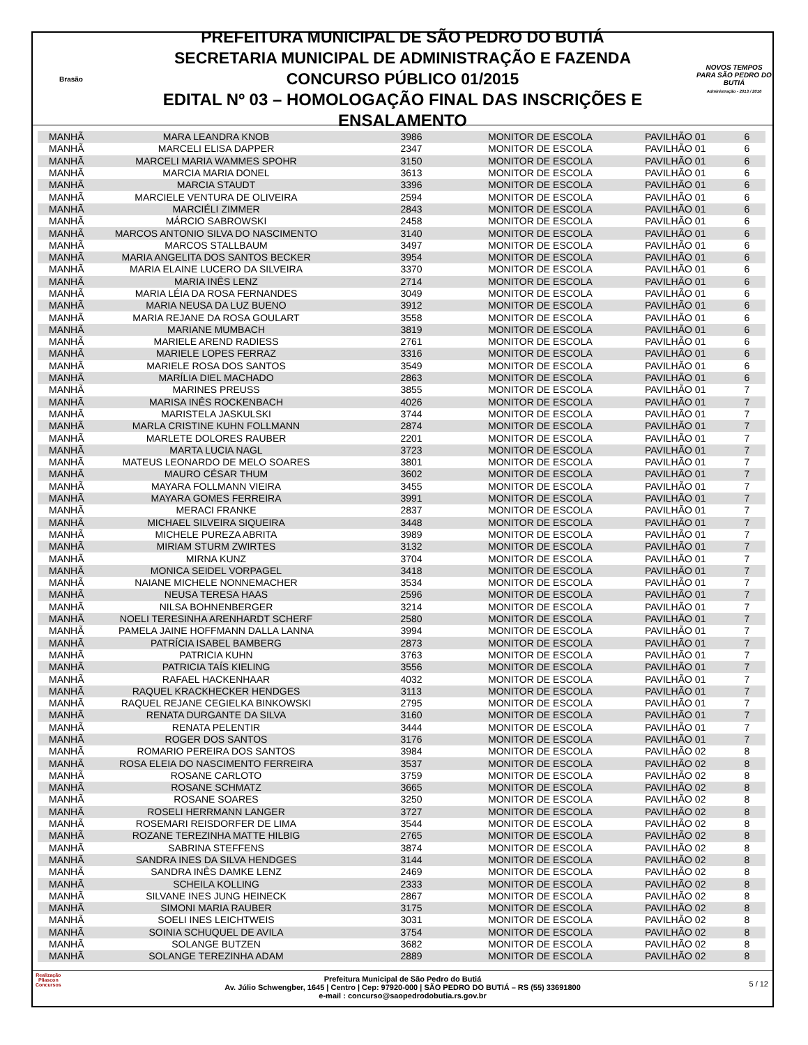Brasão
PREFEITURA MUNICIPAL DE SÃO PEDRO DO BUTIÁ
SECRETARIA MUNICIPAL DE ADMINISTRAÇÃO E FAZENDA
CONCURSO PÚBLICO 01/2015
EDITAL Nº 03 – HOMOLOGAÇÃO FINAL DAS INSCRIÇÕES E ENSALAMENTO
NOVOS TEMPOS PARA SÃO PEDRO DO BUTIÁ
Administração - 2013 / 2016
| MANHÃ | MARA LEANDRA KNOB | 3986 | MONITOR DE ESCOLA | PAVILHÃO 01 | 6 |
| MANHÃ | MARCELI ELISA DAPPER | 2347 | MONITOR DE ESCOLA | PAVILHÃO 01 | 6 |
| MANHÃ | MARCELI MARIA WAMMES SPOHR | 3150 | MONITOR DE ESCOLA | PAVILHÃO 01 | 6 |
| MANHÃ | MARCIA MARIA DONEL | 3613 | MONITOR DE ESCOLA | PAVILHÃO 01 | 6 |
| MANHÃ | MARCIA STAUDT | 3396 | MONITOR DE ESCOLA | PAVILHÃO 01 | 6 |
| MANHÃ | MARCIELE VENTURA DE OLIVEIRA | 2594 | MONITOR DE ESCOLA | PAVILHÃO 01 | 6 |
| MANHÃ | MARCIÉLI ZIMMER | 2843 | MONITOR DE ESCOLA | PAVILHÃO 01 | 6 |
| MANHÃ | MÁRCIO SABROWSKI | 2458 | MONITOR DE ESCOLA | PAVILHÃO 01 | 6 |
| MANHÃ | MARCOS ANTONIO SILVA DO NASCIMENTO | 3140 | MONITOR DE ESCOLA | PAVILHÃO 01 | 6 |
| MANHÃ | MARCOS STALLBAUM | 3497 | MONITOR DE ESCOLA | PAVILHÃO 01 | 6 |
| MANHÃ | MARIA ANGELITA DOS SANTOS BECKER | 3954 | MONITOR DE ESCOLA | PAVILHÃO 01 | 6 |
| MANHÃ | MARIA ELAINE LUCERO DA SILVEIRA | 3370 | MONITOR DE ESCOLA | PAVILHÃO 01 | 6 |
| MANHÃ | MARIA INÊS LENZ | 2714 | MONITOR DE ESCOLA | PAVILHÃO 01 | 6 |
| MANHÃ | MARIA LÉIA DA ROSA FERNANDES | 3049 | MONITOR DE ESCOLA | PAVILHÃO 01 | 6 |
| MANHÃ | MARIA NEUSA DA LUZ BUENO | 3912 | MONITOR DE ESCOLA | PAVILHÃO 01 | 6 |
| MANHÃ | MARIA REJANE DA ROSA GOULART | 3558 | MONITOR DE ESCOLA | PAVILHÃO 01 | 6 |
| MANHÃ | MARIANE MUMBACH | 3819 | MONITOR DE ESCOLA | PAVILHÃO 01 | 6 |
| MANHÃ | MARIELE AREND RADIESS | 2761 | MONITOR DE ESCOLA | PAVILHÃO 01 | 6 |
| MANHÃ | MARIELE LOPES FERRAZ | 3316 | MONITOR DE ESCOLA | PAVILHÃO 01 | 6 |
| MANHÃ | MARIELE ROSA DOS SANTOS | 3549 | MONITOR DE ESCOLA | PAVILHÃO 01 | 6 |
| MANHÃ | MARÍLIA DIEL MACHADO | 2863 | MONITOR DE ESCOLA | PAVILHÃO 01 | 6 |
| MANHÃ | MARINES PREUSS | 3855 | MONITOR DE ESCOLA | PAVILHÃO 01 | 7 |
| MANHÃ | MARISA INÊS ROCKENBACH | 4026 | MONITOR DE ESCOLA | PAVILHÃO 01 | 7 |
| MANHÃ | MARISTELA JASKULSKI | 3744 | MONITOR DE ESCOLA | PAVILHÃO 01 | 7 |
| MANHÃ | MARLA CRISTINE KUHN FOLLMANN | 2874 | MONITOR DE ESCOLA | PAVILHÃO 01 | 7 |
| MANHÃ | MARLETE DOLORES RAUBER | 2201 | MONITOR DE ESCOLA | PAVILHÃO 01 | 7 |
| MANHÃ | MARTA LUCIA NAGL | 3723 | MONITOR DE ESCOLA | PAVILHÃO 01 | 7 |
| MANHÃ | MATEUS LEONARDO DE MELO SOARES | 3801 | MONITOR DE ESCOLA | PAVILHÃO 01 | 7 |
| MANHÃ | MAURO CÉSAR THUM | 3602 | MONITOR DE ESCOLA | PAVILHÃO 01 | 7 |
| MANHÃ | MAYARA FOLLMANN VIEIRA | 3455 | MONITOR DE ESCOLA | PAVILHÃO 01 | 7 |
| MANHÃ | MAYARA GOMES FERREIRA | 3991 | MONITOR DE ESCOLA | PAVILHÃO 01 | 7 |
| MANHÃ | MERACI FRANKE | 2837 | MONITOR DE ESCOLA | PAVILHÃO 01 | 7 |
| MANHÃ | MICHAEL SILVEIRA SIQUEIRA | 3448 | MONITOR DE ESCOLA | PAVILHÃO 01 | 7 |
| MANHÃ | MICHELE PUREZA ABRITA | 3989 | MONITOR DE ESCOLA | PAVILHÃO 01 | 7 |
| MANHÃ | MIRIAM STURM ZWIRTES | 3132 | MONITOR DE ESCOLA | PAVILHÃO 01 | 7 |
| MANHÃ | MIRNA KUNZ | 3704 | MONITOR DE ESCOLA | PAVILHÃO 01 | 7 |
| MANHÃ | MONICA SEIDEL VORPAGEL | 3418 | MONITOR DE ESCOLA | PAVILHÃO 01 | 7 |
| MANHÃ | NAIANE MICHELE NONNEMACHER | 3534 | MONITOR DE ESCOLA | PAVILHÃO 01 | 7 |
| MANHÃ | NEUSA TERESA HAAS | 2596 | MONITOR DE ESCOLA | PAVILHÃO 01 | 7 |
| MANHÃ | NILSA BOHNENBERGER | 3214 | MONITOR DE ESCOLA | PAVILHÃO 01 | 7 |
| MANHÃ | NOELI TERESINHA ARENHARDT SCHERF | 2580 | MONITOR DE ESCOLA | PAVILHÃO 01 | 7 |
| MANHÃ | PAMELA JAINE HOFFMANN DALLA LANNA | 3994 | MONITOR DE ESCOLA | PAVILHÃO 01 | 7 |
| MANHÃ | PATRÍCIA ISABEL BAMBERG | 2873 | MONITOR DE ESCOLA | PAVILHÃO 01 | 7 |
| MANHÃ | PATRICIA KUHN | 3763 | MONITOR DE ESCOLA | PAVILHÃO 01 | 7 |
| MANHÃ | PATRICIA TAÍS KIELING | 3556 | MONITOR DE ESCOLA | PAVILHÃO 01 | 7 |
| MANHÃ | RAFAEL HACKENHAAR | 4032 | MONITOR DE ESCOLA | PAVILHÃO 01 | 7 |
| MANHÃ | RAQUEL KRACKHECKER HENDGES | 3113 | MONITOR DE ESCOLA | PAVILHÃO 01 | 7 |
| MANHÃ | RAQUEL REJANE CEGIELKA BINKOWSKI | 2795 | MONITOR DE ESCOLA | PAVILHÃO 01 | 7 |
| MANHÃ | RENATA DURGANTE DA SILVA | 3160 | MONITOR DE ESCOLA | PAVILHÃO 01 | 7 |
| MANHÃ | RENATA PELENTIR | 3444 | MONITOR DE ESCOLA | PAVILHÃO 01 | 7 |
| MANHÃ | ROGER DOS SANTOS | 3176 | MONITOR DE ESCOLA | PAVILHÃO 01 | 7 |
| MANHÃ | ROMARIO PEREIRA DOS SANTOS | 3984 | MONITOR DE ESCOLA | PAVILHÃO 02 | 8 |
| MANHÃ | ROSA ELEIA DO NASCIMENTO FERREIRA | 3537 | MONITOR DE ESCOLA | PAVILHÃO 02 | 8 |
| MANHÃ | ROSANE CARLOTO | 3759 | MONITOR DE ESCOLA | PAVILHÃO 02 | 8 |
| MANHÃ | ROSANE SCHMATZ | 3665 | MONITOR DE ESCOLA | PAVILHÃO 02 | 8 |
| MANHÃ | ROSANE SOARES | 3250 | MONITOR DE ESCOLA | PAVILHÃO 02 | 8 |
| MANHÃ | ROSELI HERRMANN LANGER | 3727 | MONITOR DE ESCOLA | PAVILHÃO 02 | 8 |
| MANHÃ | ROSEMARI REISDORFER DE LIMA | 3544 | MONITOR DE ESCOLA | PAVILHÃO 02 | 8 |
| MANHÃ | ROZANE TEREZINHA MATTE HILBIG | 2765 | MONITOR DE ESCOLA | PAVILHÃO 02 | 8 |
| MANHÃ | SABRINA STEFFENS | 3874 | MONITOR DE ESCOLA | PAVILHÃO 02 | 8 |
| MANHÃ | SANDRA INES DA SILVA HENDGES | 3144 | MONITOR DE ESCOLA | PAVILHÃO 02 | 8 |
| MANHÃ | SANDRA INÊS DAMKE LENZ | 2469 | MONITOR DE ESCOLA | PAVILHÃO 02 | 8 |
| MANHÃ | SCHEILA KOLLING | 2333 | MONITOR DE ESCOLA | PAVILHÃO 02 | 8 |
| MANHÃ | SILVANE INES JUNG HEINECK | 2867 | MONITOR DE ESCOLA | PAVILHÃO 02 | 8 |
| MANHÃ | SIMONI MARIA RAUBER | 3175 | MONITOR DE ESCOLA | PAVILHÃO 02 | 8 |
| MANHÃ | SOELI INES LEICHTWEIS | 3031 | MONITOR DE ESCOLA | PAVILHÃO 02 | 8 |
| MANHÃ | SOINIA SCHUQUEL DE AVILA | 3754 | MONITOR DE ESCOLA | PAVILHÃO 02 | 8 |
| MANHÃ | SOLANGE BUTZEN | 3682 | MONITOR DE ESCOLA | PAVILHÃO 02 | 8 |
| MANHÃ | SOLANGE TEREZINHA ADAM | 2889 | MONITOR DE ESCOLA | PAVILHÃO 02 | 8 |
Realização
Pliascon
Concursos
Prefeitura Municipal de São Pedro do Butiá
Av. Júlio Schwengber, 1645 | Centro | Cep: 97920-000 | SÃO PEDRO DO BUTIÁ – RS (55) 33691800
e-mail : concurso@saopedrodobutia.rs.gov.br
5 / 12